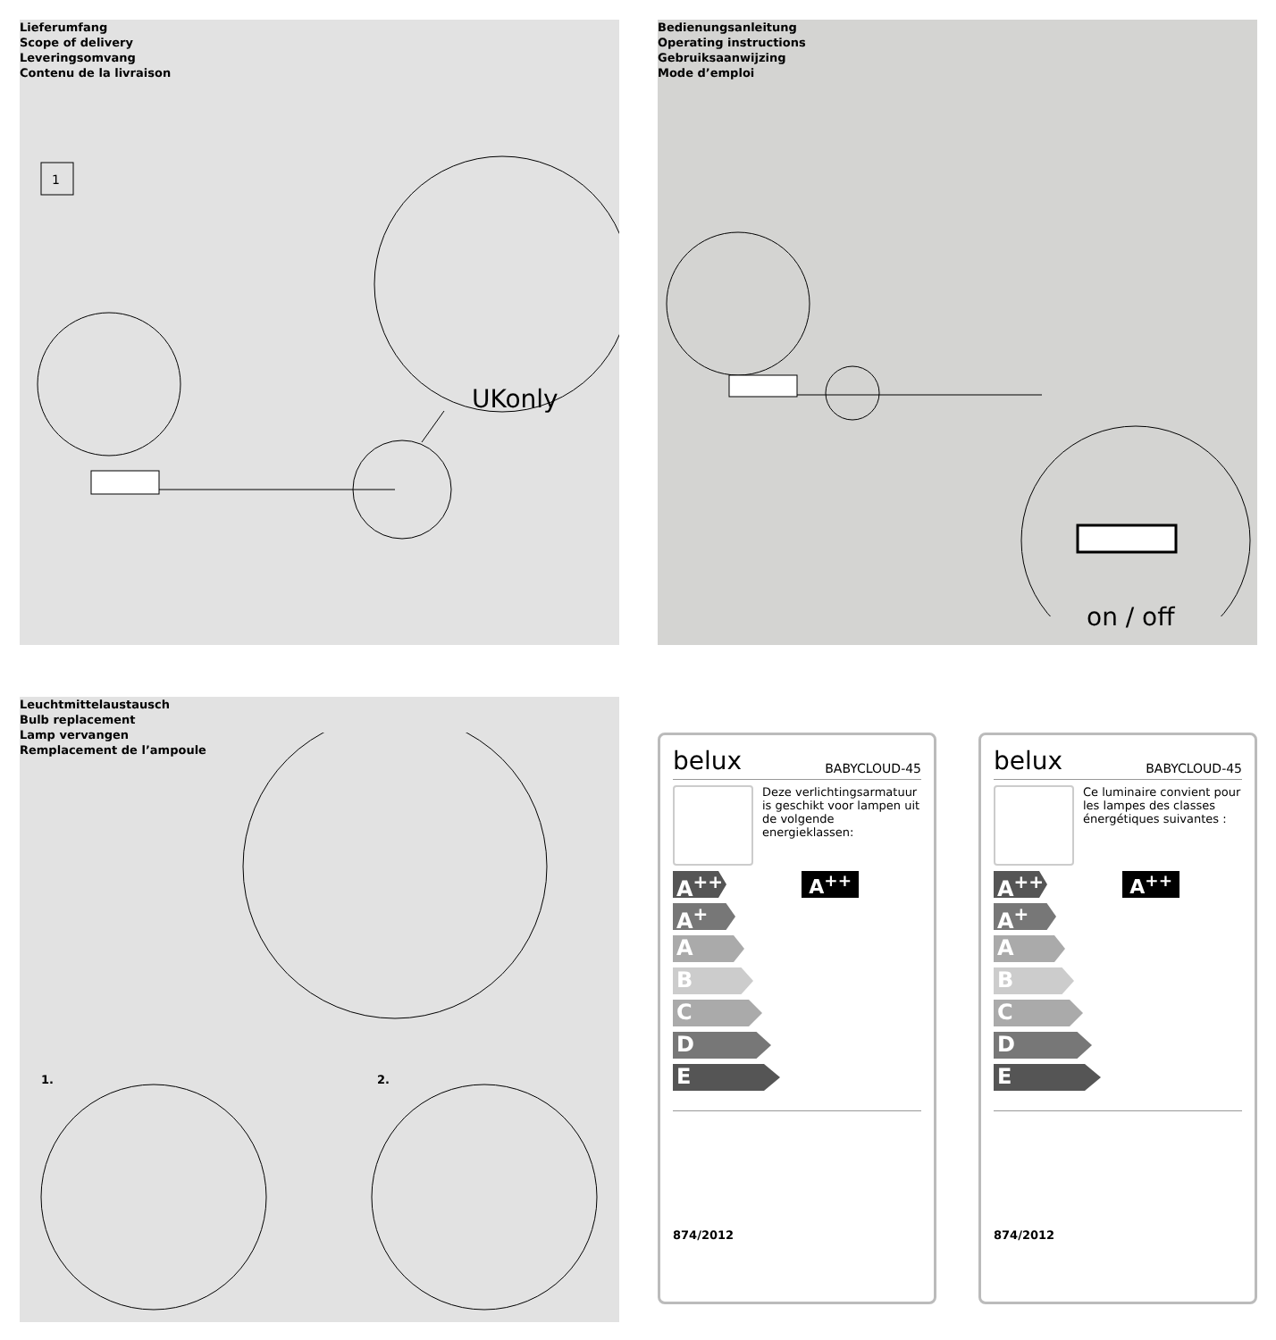Lieferumfang
Scope of delivery
Leveringsomvang
Contenu de la livraison
1
UKonly
Bedienungsanleitung
Operating instructions
Gebruiksaanwijzing
Mode d’emploi
on / off
Leuchtmittelaustausch
Bulb replacement
Lamp vervangen
Remplacement de l’ampoule
1. 2.
belux BABYCLOUD-45
Deze verlichtingsarmatuur is geschikt voor lampen uit de volgende energieklassen:
A<sup>++</sup>
A<sup>+</sup>
A
B
C
D
E
A<sup>++</sup>
874/2012
belux BABYCLOUD-45
Ce luminaire convient pour les lampes des classes énergétiques suivantes :
A<sup>++</sup>
A<sup>+</sup>
A
B
C
D
E
A<sup>++</sup>
874/2012